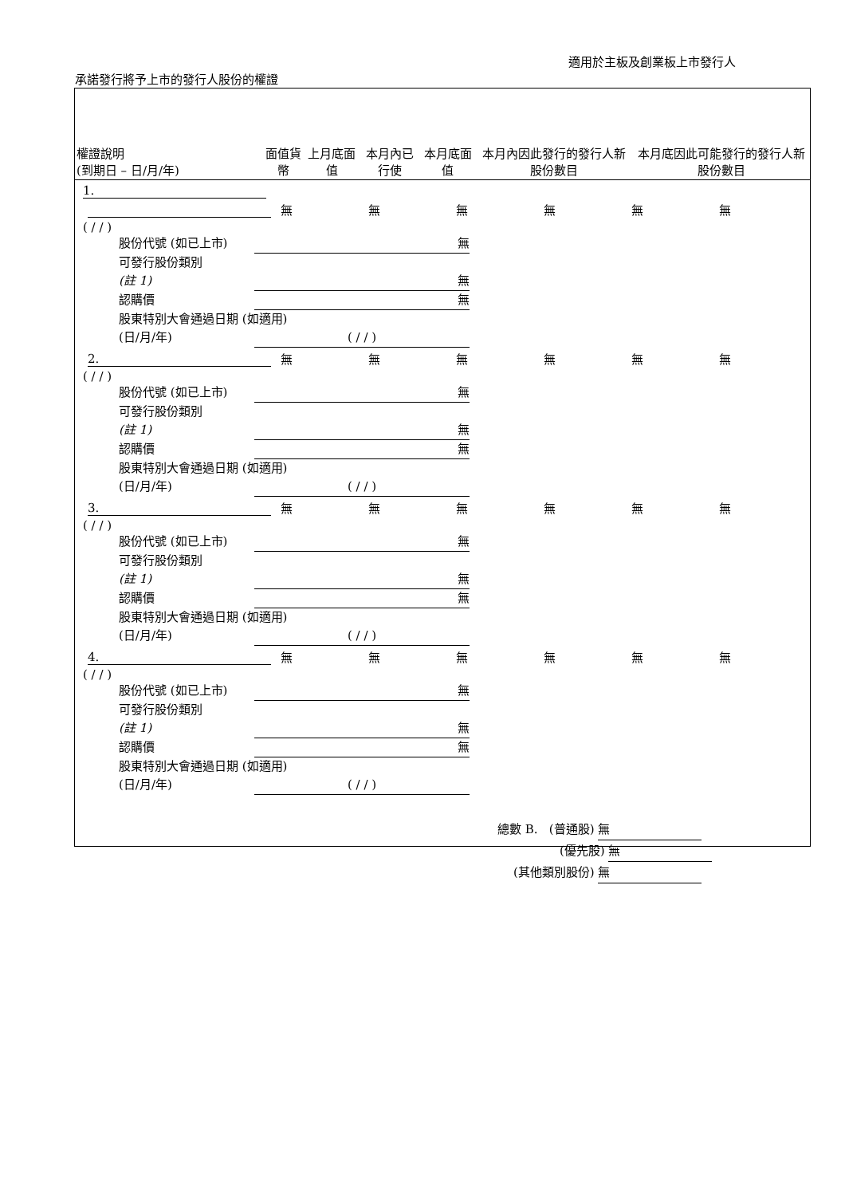適用於主板及創業板上市發行人
承諾發行將予上市的發行人股份的權證
| 權證說明 (到期日 – 日/月/年) | 面值貨幣 | 上月底面值 | 本月內已行使 | 本月底面值 | 本月內因此發行的發行人新股份數目 | 本月底因此可能發行的發行人新股份數目 |
| --- | --- | --- | --- | --- | --- | --- |
1.
| | 無 | 無 | 無 | 無 | 無 | 無 |
( / / )
股份代號 (如已上市) 無
可發行股份類別
(註 1) 無
認購價 無
股東特別大會通過日期 (如適用)
(日/月/年) ( / / )
| 2. | 無 | 無 | 無 | 無 | 無 | 無 |
( / / )
股份代號 (如已上市) 無
可發行股份類別
(註 1) 無
認購價 無
股東特別大會通過日期 (如適用)
(日/月/年) ( / / )
| 3. | 無 | 無 | 無 | 無 | 無 | 無 |
( / / )
股份代號 (如已上市) 無
可發行股份類別
(註 1) 無
認購價 無
股東特別大會通過日期 (如適用)
(日/月/年) ( / / )
| 4. | 無 | 無 | 無 | 無 | 無 | 無 |
( / / )
股份代號 (如已上市) 無
可發行股份類別
(註 1) 無
認購價 無
股東特別大會通過日期 (如適用)
(日/月/年) ( / / )
總數 B. (普通股) 無
(優先股) 無
(其他類別股份) 無